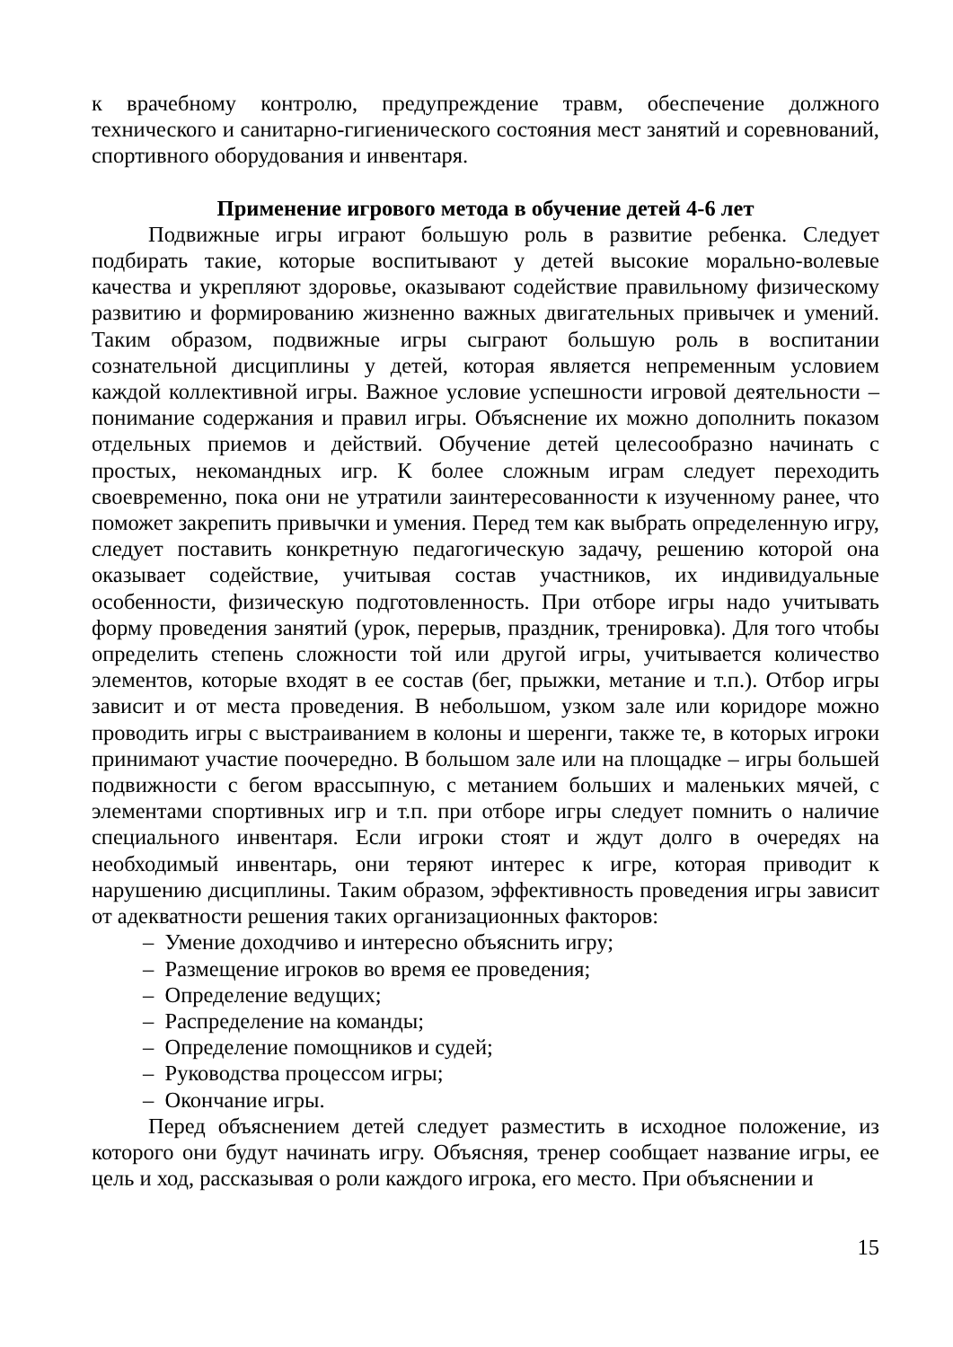к врачебному контролю, предупреждение травм, обеспечение должного технического и санитарно-гигиенического состояния мест занятий и соревнований, спортивного оборудования и инвентаря.
Применение игрового метода в обучение детей 4-6 лет
Подвижные игры играют большую роль в развитие ребенка. Следует подбирать такие, которые воспитывают у детей высокие морально-волевые качества и укрепляют здоровье, оказывают содействие правильному физическому развитию и формированию жизненно важных двигательных привычек и умений. Таким образом, подвижные игры сыграют большую роль в воспитании сознательной дисциплины у детей, которая является непременным условием каждой коллективной игры. Важное условие успешности игровой деятельности – понимание содержания и правил игры. Объяснение их можно дополнить показом отдельных приемов и действий. Обучение детей целесообразно начинать с простых, некомандных игр. К более сложным играм следует переходить своевременно, пока они не утратили заинтересованности к изученному ранее, что поможет закрепить привычки и умения. Перед тем как выбрать определенную игру, следует поставить конкретную педагогическую задачу, решению которой она оказывает содействие, учитывая состав участников, их индивидуальные особенности, физическую подготовленность. При отборе игры надо учитывать форму проведения занятий (урок, перерыв, праздник, тренировка). Для того чтобы определить степень сложности той или другой игры, учитывается количество элементов, которые входят в ее состав (бег, прыжки, метание и т.п.). Отбор игры зависит и от места проведения. В небольшом, узком зале или коридоре можно проводить игры с выстраиванием в колоны и шеренги, также те, в которых игроки принимают участие поочередно. В большом зале или на площадке – игры большей подвижности с бегом врассыпную, с метанием больших и маленьких мячей, с элементами спортивных игр и т.п. при отборе игры следует помнить о наличие специального инвентаря. Если игроки стоят и ждут долго в очередях на необходимый инвентарь, они теряют интерес к игре, которая приводит к нарушению дисциплины. Таким образом, эффективность проведения игры зависит от адекватности решения таких организационных факторов:
– Умение доходчиво и интересно объяснить игру;
– Размещение игроков во время ее проведения;
– Определение ведущих;
– Распределение на команды;
– Определение помощников и судей;
– Руководства процессом игры;
– Окончание игры.
Перед объяснением детей следует разместить в исходное положение, из которого они будут начинать игру. Объясняя, тренер сообщает название игры, ее цель и ход, рассказывая о роли каждого игрока, его место. При объяснении и
15